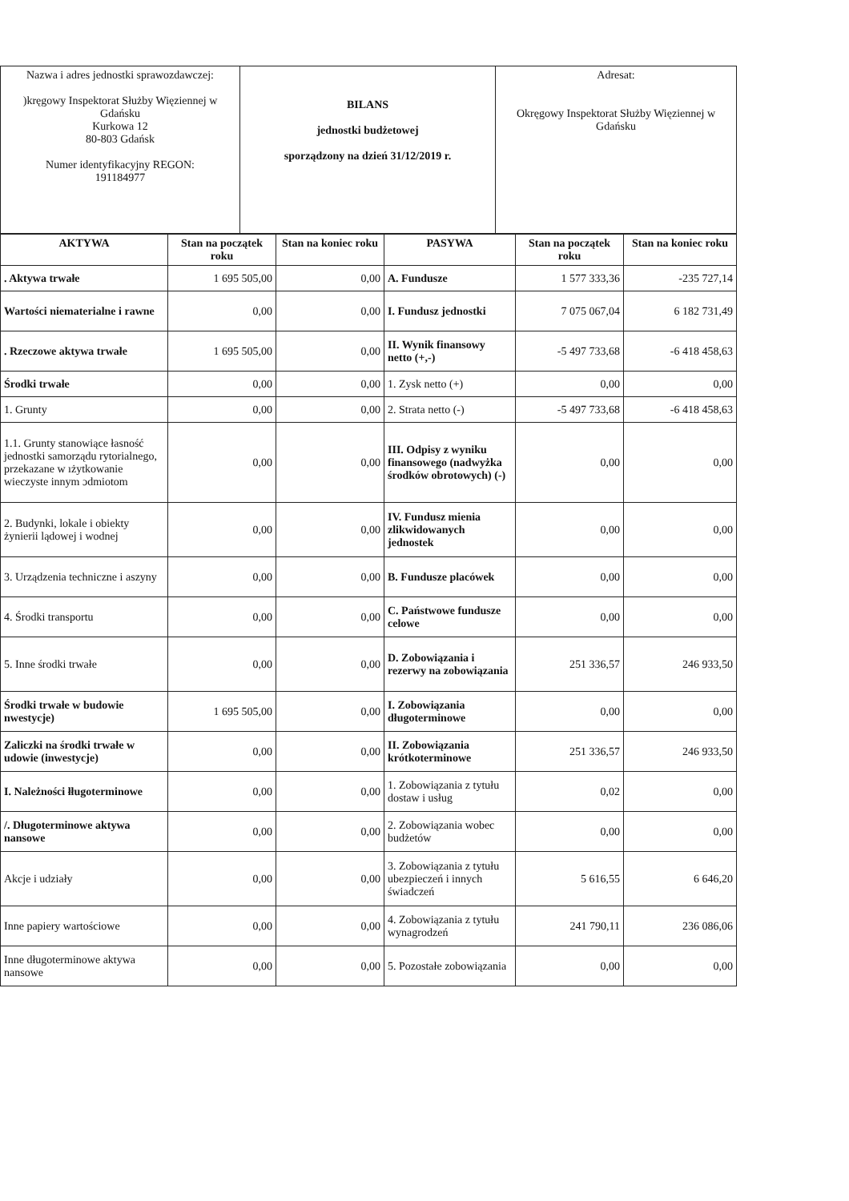| Nazwa i adres jednostki sprawozdawczej: )kręgowy Inspektorat Służby Więziennej w Gdańsku Kurkowa 12 80-803 Gdańsk Numer identyfikacyjny REGON: 191184977 | BILANS jednostki budżetowej sporządzony na dzień 31/12/2019 r. | Adresat: Okręgowy Inspektorat Służby Więziennej w Gdańsku |
| AKTYWA | Stan na początek roku | Stan na koniec roku | PASYWA | Stan na początek roku | Stan na koniec roku |
| --- | --- | --- | --- | --- | --- |
| . Aktywa trwałe | 1 695 505,00 | 0,00 | A. Fundusze | 1 577 333,36 | -235 727,14 |
| Wartości niematerialne i rawne | 0,00 | 0,00 | I. Fundusz jednostki | 7 075 067,04 | 6 182 731,49 |
| . Rzeczowe aktywa trwałe | 1 695 505,00 | 0,00 | II. Wynik finansowy netto (+,-) | -5 497 733,68 | -6 418 458,63 |
| Środki trwałe | 0,00 | 0,00 | 1. Zysk netto (+) | 0,00 | 0,00 |
| 1. Grunty | 0,00 | 0,00 | 2. Strata netto (-) | -5 497 733,68 | -6 418 458,63 |
| 1.1. Grunty stanowiące łasność jednostki samorządu rytorialnego, przekazane w ıżytkowanie wieczyste innym ɔdmiotom | 0,00 | 0,00 | III. Odpisy z wyniku finansowego (nadwyżka środków obrotowych) (-) | 0,00 | 0,00 |
| 2. Budynki, lokale i obiekty żynierii lądowej i wodnej | 0,00 | 0,00 | IV. Fundusz mienia zlikwidowanych jednostek | 0,00 | 0,00 |
| 3. Urządzenia techniczne i aszyny | 0,00 | 0,00 | B. Fundusze placówek | 0,00 | 0,00 |
| 4. Środki transportu | 0,00 | 0,00 | C. Państwowe fundusze celowe | 0,00 | 0,00 |
| 5. Inne środki trwałe | 0,00 | 0,00 | D. Zobowiązania i rezerwy na zobowiązania | 251 336,57 | 246 933,50 |
| Środki trwałe w budowie nwestycje) | 1 695 505,00 | 0,00 | I. Zobowiązania długoterminowe | 0,00 | 0,00 |
| Zaliczki na środki trwałe w udowie (inwestycje) | 0,00 | 0,00 | II. Zobowiązania krótkoterminowe | 251 336,57 | 246 933,50 |
| I. Należności łługoterminowe | 0,00 | 0,00 | 1. Zobowiązania z tytułu dostaw i usług | 0,02 | 0,00 |
| /. Długoterminowe aktywa nansowe | 0,00 | 0,00 | 2. Zobowiązania wobec budżetów | 0,00 | 0,00 |
| Akcje i udziały | 0,00 | 0,00 | 3. Zobowiązania z tytułu ubezpieczeń i innych świadczeń | 5 616,55 | 6 646,20 |
| Inne papiery wartościowe | 0,00 | 0,00 | 4. Zobowiązania z tytułu wynagrodzeń | 241 790,11 | 236 086,06 |
| Inne długoterminowe aktywa nansowe | 0,00 | 0,00 | 5. Pozostałe zobowiązania | 0,00 | 0,00 |